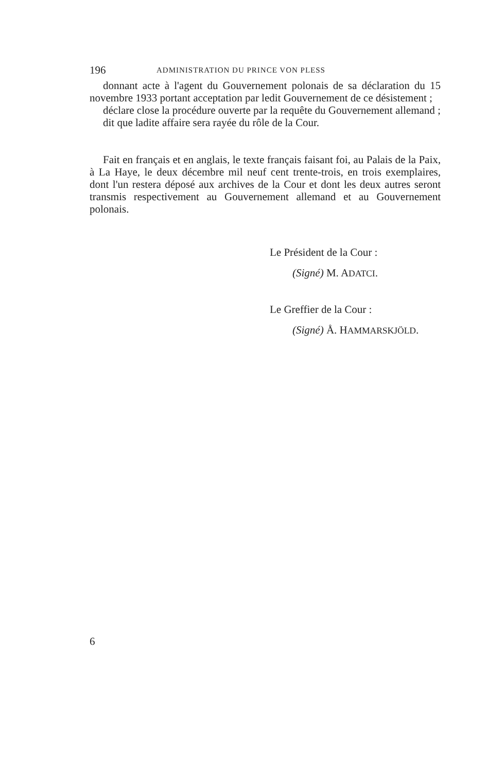196 ADMINISTRATION DU PRINCE VON PLESS
donnant acte à l'agent du Gouvernement polonais de sa déclaration du 15 novembre 1933 portant acceptation par ledit Gouvernement de ce désistement ;
déclare close la procédure ouverte par la requête du Gouvernement allemand ;
dit que ladite affaire sera rayée du rôle de la Cour.
Fait en français et en anglais, le texte français faisant foi, au Palais de la Paix, à La Haye, le deux décembre mil neuf cent trente-trois, en trois exemplaires, dont l'un restera déposé aux archives de la Cour et dont les deux autres seront transmis respectivement au Gouvernement allemand et au Gouvernement polonais.
Le Président de la Cour :
(Signé) M. ADATCI.
Le Greffier de la Cour :
(Signé) Å. HAMMARSKJÖLD.
6